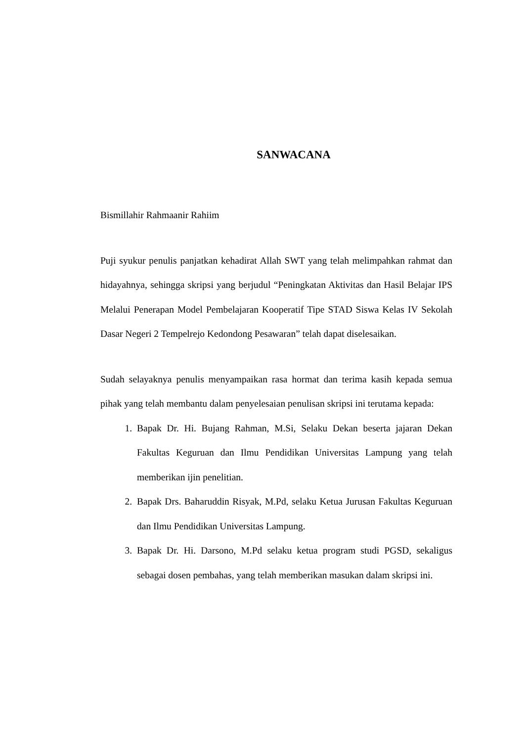SANWACANA
Bismillahir Rahmaanir Rahiim
Puji syukur penulis panjatkan kehadirat Allah SWT yang telah melimpahkan rahmat dan hidayahnya, sehingga skripsi yang berjudul “Peningkatan Aktivitas dan Hasil Belajar IPS Melalui Penerapan Model Pembelajaran Kooperatif Tipe STAD Siswa Kelas IV Sekolah Dasar Negeri 2 Tempelrejo Kedondong Pesawaran” telah dapat diselesaikan.
Sudah selayaknya penulis menyampaikan rasa hormat dan terima kasih kepada semua pihak yang telah membantu dalam penyelesaian penulisan skripsi ini terutama kepada:
1. Bapak Dr. Hi. Bujang Rahman, M.Si, Selaku Dekan beserta jajaran Dekan Fakultas Keguruan dan Ilmu Pendidikan Universitas Lampung yang telah memberikan ijin penelitian.
2. Bapak Drs. Baharuddin Risyak, M.Pd, selaku Ketua Jurusan Fakultas Keguruan dan Ilmu Pendidikan Universitas Lampung.
3. Bapak Dr. Hi. Darsono, M.Pd selaku ketua program studi PGSD, sekaligus sebagai dosen pembahas, yang telah memberikan masukan dalam skripsi ini.